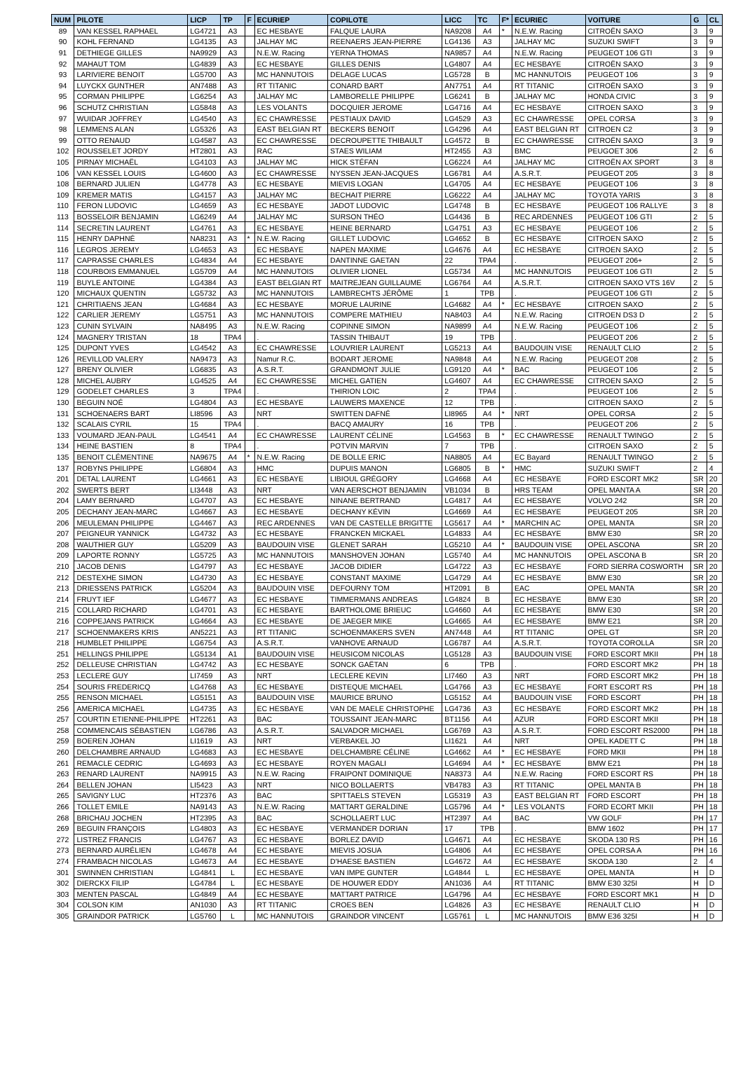| NUM | PILOTE | LICP | TP | F | ECURIEP | COPILOTE | LICC | TC | F* | ECURIEC | VOITURE | G | CL |
| --- | --- | --- | --- | --- | --- | --- | --- | --- | --- | --- | --- | --- | --- |
| 89 | VAN KESSEL RAPHAEL | LG4721 | A3 | | EC HESBAYE | FALQUE LAURA | NA9208 | A4 | * | N.E.W. Racing | CITROËN SAXO | 3 | 9 |
| 90 | KOHL FERNAND | LG4135 | A3 | | JALHAY MC | REENAERS JEAN-PIERRE | LG4136 | A3 | | JALHAY MC | SUZUKI SWIFT | 3 | 9 |
| 91 | DETHIEGE GILLES | NA9929 | A3 | | N.E.W. Racing | YERNA THOMAS | NA9857 | A4 | | N.E.W. Racing | PEUGEOT 106 GTI | 3 | 9 |
| 92 | MAHAUT TOM | LG4839 | A3 | | EC HESBAYE | GILLES DENIS | LG4807 | A4 | | EC HESBAYE | CITROËN SAXO | 3 | 9 |
| 93 | LARIVIERE BENOIT | LG5700 | A3 | | MC HANNUTOIS | DELAGE LUCAS | LG5728 | B | | MC HANNUTOIS | PEUGEOT 106 | 3 | 9 |
| 94 | LUYCKX GUNTHER | AN7488 | A3 | | RT TITANIC | CONARD BART | AN7751 | A4 | | RT TITANIC | CITROËN SAXO | 3 | 9 |
| 95 | CORMAN PHILIPPE | LG6254 | A3 | | JALHAY MC | LAMBORELLE PHILIPPE | LG6241 | B | | JALHAY MC | HONDA CIVIC | 3 | 9 |
| 96 | SCHUTZ CHRISTIAN | LG5848 | A3 | | LES VOLANTS | DOCQUIER JEROME | LG4716 | A4 | | EC HESBAYE | CITROEN SAXO | 3 | 9 |
| 97 | WUIDAR JOFFREY | LG4540 | A3 | | EC CHAWRESSE | PESTIAUX DAVID | LG4529 | A3 | | EC CHAWRESSE | OPEL CORSA | 3 | 9 |
| 98 | LEMMENS ALAN | LG5326 | A3 | | EAST BELGIAN RT | BECKERS BENOIT | LG4296 | A4 | | EAST BELGIAN RT | CITROEN C2 | 3 | 9 |
| 99 | OTTO RENAUD | LG4587 | A3 | | EC CHAWRESSE | DECROUPETTE THIBAULT | LG4572 | B | | EC CHAWRESSE | CITROËN SAXO | 3 | 9 |
| 102 | ROUSSELET JORDY | HT2801 | A3 | | RAC | STAES WILIAM | HT2455 | A3 | | BMC | PEUGOET 306 | 2 | 6 |
| 105 | PIRNAY MICHAËL | LG4103 | A3 | | JALHAY MC | HICK STÉFAN | LG6224 | A4 | | JALHAY MC | CITROËN AX SPORT | 3 | 8 |
| 106 | VAN KESSEL LOUIS | LG4600 | A3 | | EC CHAWRESSE | NYSSEN JEAN-JACQUES | LG6781 | A4 | | A.S.R.T. | PEUGEOT 205 | 3 | 8 |
| 108 | BERNARD JULIEN | LG4778 | A3 | | EC HESBAYE | MIEVIS LOGAN | LG4705 | A4 | | EC HESBAYE | PEUGEOT 106 | 3 | 8 |
| 109 | KREMER MATIS | LG4157 | A3 | | JALHAY MC | BECHAIT PIERRE | LG6222 | A4 | | JALHAY MC | TOYOTA YARIS | 3 | 8 |
| 110 | FERON LUDOVIC | LG4659 | A3 | | EC HESBAYE | JADOT LUDOVIC | LG4748 | B | | EC HESBAYE | PEUGEOT 106 RALLYE | 3 | 8 |
| 113 | BOSSELOIR BENJAMIN | LG6249 | A4 | | JALHAY MC | SURSON THÉO | LG4436 | B | | REC ARDENNES | PEUGEOT 106 GTI | 2 | 5 |
| 114 | SECRETIN LAURENT | LG4761 | A3 | | EC HESBAYE | HEINE BERNARD | LG4751 | A3 | | EC HESBAYE | PEUGEOT 106 | 2 | 5 |
| 115 | HENRY DAPHNÉ | NA8231 | A3 | * | N.E.W. Racing | GILLET LUDOVIC | LG4652 | B | | EC HESBAYE | CITROEN SAXO | 2 | 5 |
| 116 | LEGROS JEREMY | LG4653 | A3 | | EC HESBAYE | NAPEN MAXIME | LG4676 | A4 | | EC HESBAYE | CITROEN SAXO | 2 | 5 |
| 117 | CAPRASSE CHARLES | LG4834 | A4 | | EC HESBAYE | DANTINNE GAETAN | 22 | TPA4 | | . | PEUGEOT 206+ | 2 | 5 |
| 118 | COURBOIS EMMANUEL | LG5709 | A4 | | MC HANNUTOIS | OLIVIER LIONEL | LG5734 | A4 | | MC HANNUTOIS | PEUGEOT 106 GTI | 2 | 5 |
| 119 | BUYLE ANTOINE | LG4384 | A3 | | EAST BELGIAN RT | MAITREJEAN GUILLAUME | LG6764 | A4 | | A.S.R.T. | CITROEN SAXO VTS 16V | 2 | 5 |
| 120 | MICHAUX QUENTIN | LG5732 | A3 | | MC HANNUTOIS | LAMBRECHTS JÉRÔME | 1 | TPB | | . | PEUGEOT 106 GTI | 2 | 5 |
| 121 | CHRITIAENS JEAN | LG4684 | A3 | | EC HESBAYE | MORUE LAURINE | LG4682 | A4 | * | EC HESBAYE | CITROEN SAXO | 2 | 5 |
| 122 | CARLIER JEREMY | LG5751 | A3 | | MC HANNUTOIS | COMPERE MATHIEU | NA8403 | A4 | | N.E.W. Racing | CITROEN DS3 D | 2 | 5 |
| 123 | CUNIN SYLVAIN | NA8495 | A3 | | N.E.W. Racing | COPINNE SIMON | NA9899 | A4 | | N.E.W. Racing | PEUGEOT 106 | 2 | 5 |
| 124 | MAGNERY TRISTAN | 18 | TPA4 | | . | TASSIN THIBAUT | 19 | TPB | | . | PEUGEOT 206 | 2 | 5 |
| 125 | DUPONT YVES | LG4542 | A3 | | EC CHAWRESSE | LOUVRIER LAURENT | LG5213 | A4 | | BAUDOUIN VISE | RENAULT CLIO | 2 | 5 |
| 126 | REVILLOD VALERY | NA9473 | A3 | | Namur R.C. | BODART JEROME | NA9848 | A4 | | N.E.W. Racing | PEUGEOT 208 | 2 | 5 |
| 127 | BRENY OLIVIER | LG6835 | A3 | | A.S.R.T. | GRANDMONT JULIE | LG9120 | A4 | * | BAC | PEUGEOT 106 | 2 | 5 |
| 128 | MICHEL AUBRY | LG4525 | A4 | | EC CHAWRESSE | MICHEL GATIEN | LG4607 | A4 | | EC CHAWRESSE | CITROEN SAXO | 2 | 5 |
| 129 | GODELET CHARLES | 3 | TPA4 | | . | THIRION LOIC | 2 | TPA4 | | . | PEUGEOT 106 | 2 | 5 |
| 130 | BEGUIN NOÉ | LG4804 | A3 | | EC HESBAYE | LAUWERS MAXENCE | 12 | TPB | | . | CITROEN SAXO | 2 | 5 |
| 131 | SCHOENAERS BART | LI8596 | A3 | | NRT | SWITTEN DAFNÉ | LI8965 | A4 | * | NRT | OPEL CORSA | 2 | 5 |
| 132 | SCALAIS CYRIL | 15 | TPA4 | | . | BACQ AMAURY | 16 | TPB | | . | PEUGEOT 206 | 2 | 5 |
| 133 | VOUMARD JEAN-PAUL | LG4541 | A4 | | EC CHAWRESSE | LAURENT CÉLINE | LG4563 | B | * | EC CHAWRESSE | RENAULT TWINGO | 2 | 5 |
| 134 | HEINE BASTIEN | 8 | TPA4 | | . | POTVIN MARVIN | 7 | TPB | | . | CITROEN SAXO | 2 | 5 |
| 135 | BENOIT CLÉMENTINE | NA9675 | A4 | * | N.E.W. Racing | DE BOLLE ERIC | NA8805 | A4 | | EC Bayard | RENAULT TWINGO | 2 | 5 |
| 137 | ROBYNS PHILIPPE | LG6804 | A3 | | HMC | DUPUIS MANON | LG6805 | B | * | HMC | SUZUKI SWIFT | 2 | 4 |
| 201 | DETAL LAURENT | LG4661 | A3 | | EC HESBAYE | LIBIOUL GRÉGORY | LG4668 | A4 | | EC HESBAYE | FORD ESCORT MK2 | SR | 20 |
| 202 | SWERTS BERT | LI3448 | A3 | | NRT | VAN AERSCHOT BENJAMIN | VB1034 | B | | HRS TEAM | OPEL MANTA A | SR | 20 |
| 204 | LAMY BERNARD | LG4707 | A3 | | EC HESBAYE | NINANE BERTRAND | LG4817 | A4 | | EC HESBAYE | VOLVO 242 | SR | 20 |
| 205 | DECHANY JEAN-MARC | LG4667 | A3 | | EC HESBAYE | DECHANY KÉVIN | LG4669 | A4 | | EC HESBAYE | PEUGEOT 205 | SR | 20 |
| 206 | MEULEMAN PHILIPPE | LG4467 | A3 | | REC ARDENNES | VAN DE CASTELLE BRIGITTE | LG5617 | A4 | * | MARCHIN AC | OPEL MANTA | SR | 20 |
| 207 | PEIGNEUR YANNICK | LG4732 | A3 | | EC HESBAYE | FRANCKEN MICKAEL | LG4833 | A4 | | EC HESBAYE | BMW E30 | SR | 20 |
| 208 | WAUTHIER GUY | LG5209 | A3 | | BAUDOUIN VISE | GLENET SARAH | LG5210 | A4 | * | BAUDOUIN VISE | OPEL ASCONA | SR | 20 |
| 209 | LAPORTE RONNY | LG5725 | A3 | | MC HANNUTOIS | MANSHOVEN JOHAN | LG5740 | A4 | | MC HANNUTOIS | OPEL ASCONA B | SR | 20 |
| 210 | JACOB DENIS | LG4797 | A3 | | EC HESBAYE | JACOB DIDIER | LG4722 | A3 | | EC HESBAYE | FORD SIERRA COSWORTH | SR | 20 |
| 212 | DESTEXHE SIMON | LG4730 | A3 | | EC HESBAYE | CONSTANT MAXIME | LG4729 | A4 | | EC HESBAYE | BMW E30 | SR | 20 |
| 213 | DRIESSENS PATRICK | LG5204 | A3 | | BAUDOUIN VISE | DEFOURNY TOM | HT2091 | B | | EAC | OPEL MANTA | SR | 20 |
| 214 | FRUYT IEF | LG4677 | A3 | | EC HESBAYE | TIMMERMANS ANDREAS | LG4824 | B | | EC HESBAYE | BMW E30 | SR | 20 |
| 215 | COLLARD RICHARD | LG4701 | A3 | | EC HESBAYE | BARTHOLOME BRIEUC | LG4660 | A4 | | EC HESBAYE | BMW E30 | SR | 20 |
| 216 | COPPEJANS PATRICK | LG4664 | A3 | | EC HESBAYE | DE JAEGER MIKE | LG4665 | A4 | | EC HESBAYE | BMW E21 | SR | 20 |
| 217 | SCHOENMAKERS KRIS | AN5221 | A3 | | RT TITANIC | SCHOENMAKERS SVEN | AN7448 | A4 | | RT TITANIC | OPEL GT | SR | 20 |
| 218 | HUMBLET PHILIPPE | LG6754 | A3 | | A.S.R.T. | VANHOVE ARNAUD | LG6787 | A4 | | A.S.R.T. | TOYOTA COROLLA | SR | 20 |
| 251 | HELLINGS PHILIPPE | LG5134 | A1 | | BAUDOUIN VISE | HEUSICOM NICOLAS | LG5128 | A3 | | BAUDOUIN VISE | FORD ESCORT MKII | PH | 18 |
| 252 | DELLEUSE CHRISTIAN | LG4742 | A3 | | EC HESBAYE | SONCK GAËTAN | 6 | TPB | | . | FORD ESCORT MK2 | PH | 18 |
| 253 | LECLERE GUY | LI7459 | A3 | | NRT | LECLERE KEVIN | LI7460 | A3 | | NRT | FORD ESCORT MK2 | PH | 18 |
| 254 | SOURIS FREDERICQ | LG4768 | A3 | | EC HESBAYE | DISTEQUE MICHAEL | LG4766 | A3 | | EC HESBAYE | FORT ESCORT RS | PH | 18 |
| 255 | RENSON MICHAEL | LG5151 | A3 | | BAUDOUIN VISE | MAURICE BRUNO | LG5152 | A4 | | BAUDOUIN VISE | FORD ESCORT | PH | 18 |
| 256 | AMERICA MICHAEL | LG4735 | A3 | | EC HESBAYE | VAN DE MAELE CHRISTOPHE | LG4736 | A3 | | EC HESBAYE | FORD ESCORT MK2 | PH | 18 |
| 257 | COURTIN ETIENNE-PHILIPPE | HT2261 | A3 | | BAC | TOUSSAINT JEAN-MARC | BT1156 | A4 | | AZUR | FORD ESCORT MKII | PH | 18 |
| 258 | COMMENCAIS SÉBASTIEN | LG6786 | A3 | | A.S.R.T. | SALVADOR MICHAEL | LG6769 | A3 | | A.S.R.T. | FORD ESCORT RS2000 | PH | 18 |
| 259 | BOEREN JOHAN | LI1619 | A3 | | NRT | VERBAKEL JO | LI1621 | A4 | | NRT | OPEL KADETT C | PH | 18 |
| 260 | DELCHAMBRE ARNAUD | LG4683 | A3 | | EC HESBAYE | DELCHAMBRE CÉLINE | LG4662 | A4 | * | EC HESBAYE | FORD MKII | PH | 18 |
| 261 | REMACLE CEDRIC | LG4693 | A3 | | EC HESBAYE | ROYEN MAGALI | LG4694 | A4 | * | EC HESBAYE | BMW E21 | PH | 18 |
| 263 | RENARD LAURENT | NA9915 | A3 | | N.E.W. Racing | FRAIPONT DOMINIQUE | NA8373 | A4 | | N.E.W. Racing | FORD ESCORT RS | PH | 18 |
| 264 | BELLEN JOHAN | LI5423 | A3 | | NRT | NICO BOLLAERTS | VB4783 | A3 | | RT TITANIC | OPEL MANTA B | PH | 18 |
| 265 | SAVIGNY LUC | HT2376 | A3 | | BAC | SPITTAELS STEVEN | LG5319 | A3 | | EAST BELGIAN RT | FORD ESCORT | PH | 18 |
| 266 | TOLLET EMILE | NA9143 | A3 | | N.E.W. Racing | MATTART GERALDINE | LG5796 | A4 | * | LES VOLANTS | FORD ECORT MKII | PH | 18 |
| 268 | BRICHAU JOCHEN | HT2395 | A3 | | BAC | SCHOLLAERT LUC | HT2397 | A4 | | BAC | VW GOLF | PH | 17 |
| 269 | BEGUIN FRANÇOIS | LG4803 | A3 | | EC HESBAYE | VERMANDER DORIAN | 17 | TPB | | . | BMW 1602 | PH | 17 |
| 272 | LISTREZ FRANCIS | LG4767 | A3 | | EC HESBAYE | BORLEZ DAVID | LG4671 | A4 | | EC HESBAYE | SKODA 130 RS | PH | 16 |
| 273 | BERNARD AURÉLIEN | LG4678 | A4 | | EC HESBAYE | MIEVIS JOSUA | LG4806 | A4 | | EC HESBAYE | OPEL CORSA A | PH | 16 |
| 274 | FRAMBACH NICOLAS | LG4673 | A4 | | EC HESBAYE | D'HAESE BASTIEN | LG4672 | A4 | | EC HESBAYE | SKODA 130 | 2 | 4 |
| 301 | SWINNEN CHRISTIAN | LG4841 | L | | EC HESBAYE | VAN IMPE GUNTER | LG4844 | L | | EC HESBAYE | OPEL MANTA | H | D |
| 302 | DIERCKX FILIP | LG4784 | L | | EC HESBAYE | DE HOUWER EDDY | AN1036 | A4 | | RT TITANIC | BMW E30 325I | H | D |
| 303 | MENTEN PASCAL | LG4849 | A4 | | EC HESBAYE | MATTART PATRICE | LG4796 | A4 | | EC HESBAYE | FORD ESCORT MK1 | H | D |
| 304 | COLSON KIM | AN1030 | A3 | | RT TITANIC | CROES BEN | LG4826 | A3 | | EC HESBAYE | RENAULT CLIO | H | D |
| 305 | GRAINDOR PATRICK | LG5760 | L | | MC HANNUTOIS | GRAINDOR VINCENT | LG5761 | L | | MC HANNUTOIS | BMW E36 325I | H | D |